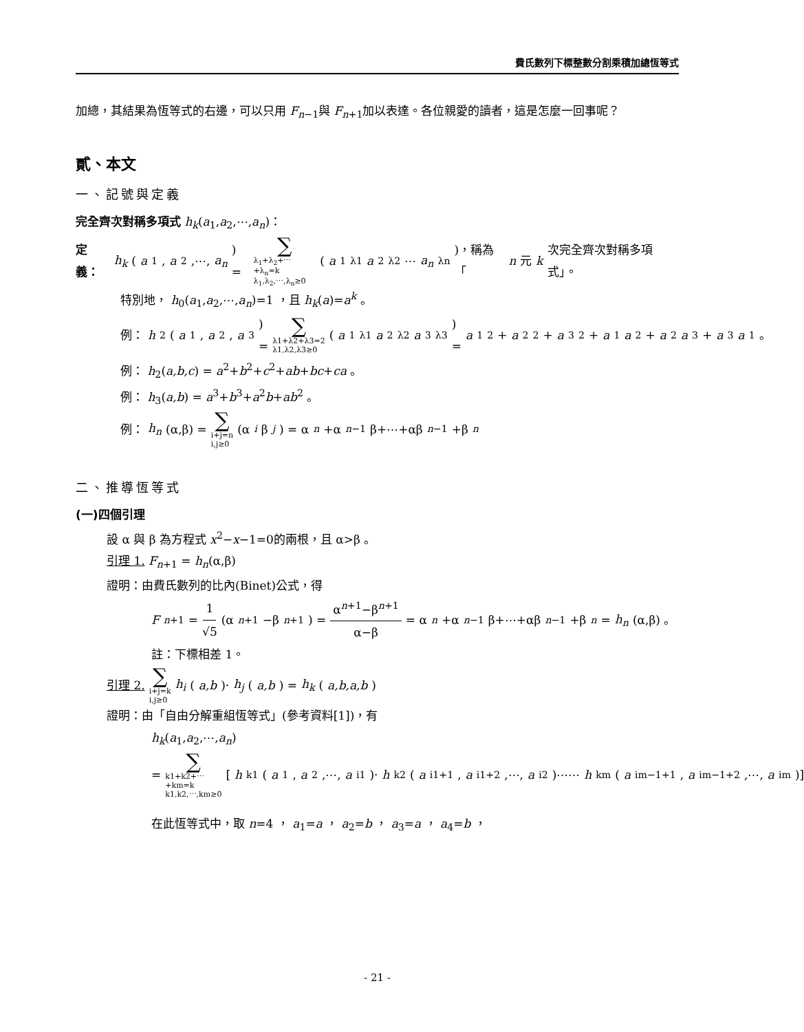費氏數列下標整數分割乘積加總恆等式
加總，其結果為恆等式的右邊，可以只用 F<sub>n−1</sub>與 F<sub>n+1</sub>加以表達。各位親愛的讀者，這是怎麼一回事呢？
貳、本文
一、記號與定義
完全齊次對稱多項式 h<sub>k</sub>(a<sub>1</sub>,a<sub>2</sub>,⋯,a<sub>n</sub>)：
定義： h<sub>k</sub> (a<sub>1</sub>, a<sub>2</sub>,⋯, a<sub>n</sub>) = ∑ λ<sub>1</sub>+λ<sub>2</sub>+⋯+λ<sub>n</sub>=k
λ<sub>1</sub>,λ<sub>2</sub>,⋯,λ<sub>n</sub>≥0 (a<sub>1</sub><sup>λ1</sup> a<sub>2</sub><sup>λ2</sup>⋯ a<sub>n</sub><sup>λn</sup>)，稱為「 n 元 k 次完全齊次對稱多項式」。
特別地， h<sub>0</sub>(a<sub>1</sub>,a<sub>2</sub>,⋯,a<sub>n</sub>)=1 ，且 h<sub>k</sub>(a)=a<sup>k</sup> 。
例： h<sub>2</sub>(a<sub>1</sub>, a<sub>2</sub>, a<sub>3</sub>) = ∑ λ1+λ2+λ3=2
λ1,λ2,λ3≥0 (a<sub>1</sub><sup>λ1</sup> a<sub>2</sub><sup>λ2</sup> a<sub>3</sub><sup>λ3</sup>) = a<sub>1</sub><sup>2</sup>+ a<sub>2</sub><sup>2</sup>+ a<sub>3</sub><sup>2</sup>+ a<sub>1</sub> a<sub>2</sub>+ a<sub>2</sub> a<sub>3</sub>+ a<sub>3</sub> a<sub>1</sub> 。
例： h<sub>2</sub>(a,b,c) = a<sup>2</sup>+b<sup>2</sup>+c<sup>2</sup>+ab+bc+ca 。
例： h<sub>3</sub>(a,b) = a<sup>3</sup>+b<sup>3</sup>+a<sup>2</sup>b+ab<sup>2</sup> 。
例： h<sub>n</sub> (α,β) = ∑ i+j=n
i,j≥0 (α<sup>i</sup> β<sup>j</sup>) = α<sup>n</sup> +α<sup>n−1</sup>β+⋯+αβ<sup>n−1</sup>+β<sup>n</sup>
二、推導恆等式
(一)四個引理
設 α 與 β 為方程式 x<sup>2</sup>−x−1=0的兩根，且 α>β 。
引理 1. F<sub>n+1</sub> = h<sub>n</sub>(α,β)
證明：由費氏數列的比內(Binet)公式，得
F<sub>n+1</sub> = 1 √5 (α<sup>n+1</sup>−β<sup>n+1</sup>) = α<sup>n+1</sup>−β<sup>n+1</sup> α−β = α<sup>n</sup> +α<sup>n−1</sup>β+⋯+αβ<sup>n−1</sup>+β<sup>n</sup> = h<sub>n</sub> (α,β) 。
註：下標相差 1。
引理 2. ∑ i+j=k
i,j≥0 h<sub>i</sub> (a,b)· h<sub>j</sub> (a,b) = h<sub>k</sub> (a,b,a,b)
證明：由「自由分解重組恆等式」(參考資料[1])，有
h<sub>k</sub>(a<sub>1</sub>,a<sub>2</sub>,⋯,a<sub>n</sub>)
= ∑ k1+k2+⋯+km=k
k1,k2,⋯,km≥0 [h<sub>k1</sub>(a<sub>1</sub>, a<sub>2</sub>,⋯, a<sub>i1</sub>)· h<sub>k2</sub>(a<sub>i1+1</sub>, a<sub>i1+2</sub>,⋯, a<sub>i2</sub>)⋯⋯ h<sub>km</sub>(a<sub>im−1+1</sub>, a<sub>im−1+2</sub>,⋯, a<sub>im</sub>)]
在此恆等式中，取 n=4 ， a<sub>1</sub>=a ， a<sub>2</sub>=b ， a<sub>3</sub>=a ， a<sub>4</sub>=b ，
- 21 -